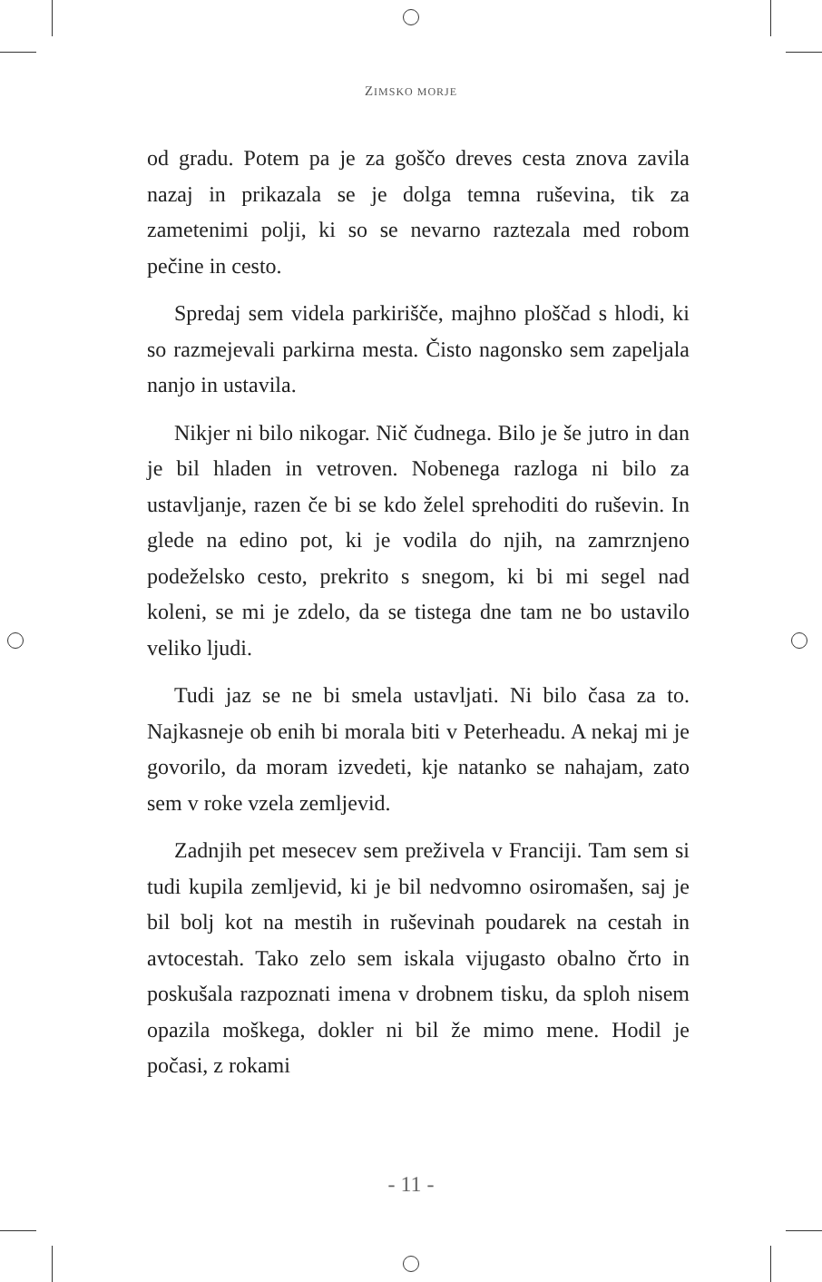ZIMSKO MORJE
od gradu. Potem pa je za goščo dreves cesta znova zavila nazaj in prikazala se je dolga temna ruševina, tik za zametenimi polji, ki so se nevarno raztezala med robom pečine in cesto.
Spredaj sem videla parkirišče, majhno ploščad s hlodi, ki so razmejevali parkirna mesta. Čisto nagonsko sem zapeljala nanjo in ustavila.
Nikjer ni bilo nikogar. Nič čudnega. Bilo je še jutro in dan je bil hladen in vetroven. Nobenega razloga ni bilo za ustavljanje, razen če bi se kdo želel sprehoditi do ruševin. In glede na edino pot, ki je vodila do njih, na zamrznjeno podeželsko cesto, prekrito s snegom, ki bi mi segel nad koleni, se mi je zdelo, da se tistega dne tam ne bo ustavilo veliko ljudi.
Tudi jaz se ne bi smela ustavljati. Ni bilo časa za to. Najkasneje ob enih bi morala biti v Peterheadu. A nekaj mi je govorilo, da moram izvedeti, kje natanko se nahajam, zato sem v roke vzela zemljevid.
Zadnjih pet mesecev sem preživela v Franciji. Tam sem si tudi kupila zemljevid, ki je bil nedvomno osiromašen, saj je bil bolj kot na mestih in ruševinah poudarek na cestah in avtocestah. Tako zelo sem iskala vijugasto obalno črto in poskušala razpoznati imena v drobnem tisku, da sploh nisem opazila moškega, dokler ni bil že mimo mene. Hodil je počasi, z rokami
- 11 -